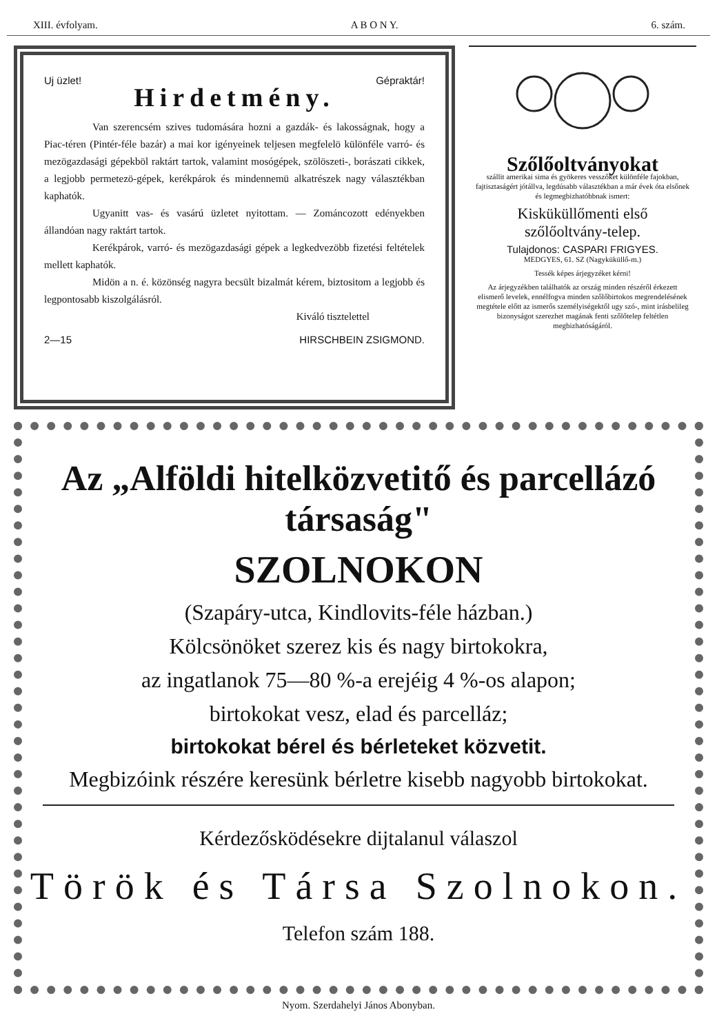XIII. évfolyam. A B O N Y. 6. szám.
Uj üzlet! Gépraktár!
Hirdetmény.
Van szerencsém szives tudomására hozni a gazdák- és lakosságnak, hogy a Piac-téren (Pintér-féle bazár) a mai kor igényeinek teljesen megfelelö különféle varró- és mezögazdasági gépekböl raktárt tartok, valamint mosógépek, szölöszeti-, borászati cikkek, a legjobb permetezö-gépek, kerékpárok és mindennemü alkatrészek nagy választékban kaphatók.
Ugyanitt vas- és vasárú üzletet nyitottam. — Zománcozott edényekben állandóan nagy raktárt tartok.
Kerékpárok, varró- és mezögazdasági gépek a legkedvezöbb fizetési feltételek mellett kaphatók.
Midön a n. é. közönség nagyra becsült bizalmát kérem, biztositom a legjobb és legpontosabb kiszolgálásról.
Kiváló tisztelettel
2—15 HIRSCHBEIN ZSIGMOND.
Szőlőoltványokat
szállit amerikai sima és gyökeres vesszőket különféle fajokban, fajtisztaságért jótállva, legdúsabb választékban a már évek óta elsőnek és legmegbizhatóbbnak ismert:
Kisküküllőmenti első szőlőoltvány-telep.
Tulajdonos: CASPARI FRIGYES.
MEDGYES, 61. SZ (Nagyküküllő-m.)
Tessék képes árjegyzéket kérni!
Az árjegyzékben találhatók az ország minden részéről érkezett elismerő levelek, ennélfogva minden szőlőbirtokos megrendelésének megtétele előtt az ismerős személyiségektől ugy szó-, mint irásbelileg bizonyságot szerezhet magának fenti szőlőtelep feltétlen megbizhatóságáról.
Az „Alföldi hitelközvetitő és parcellázó társaság"
SZOLNOKON
(Szapáry-utca, Kindlovits-féle házban.)
Kölcsönöket szerez kis és nagy birtokokra,
az ingatlanok 75—80 %-a erejéig 4 %-os alapon;
birtokokat vesz, elad és parcelláz;
birtokokat bérel és bérleteket közvetit.
Megbizóink részére keresünk bérletre kisebb nagyobb birtokokat.
Kérdezősködésekre dijtalanul válaszol
Török és Társa Szolnokon.
Telefon szám 188.
Nyom. Szerdahelyi János Abonyban.